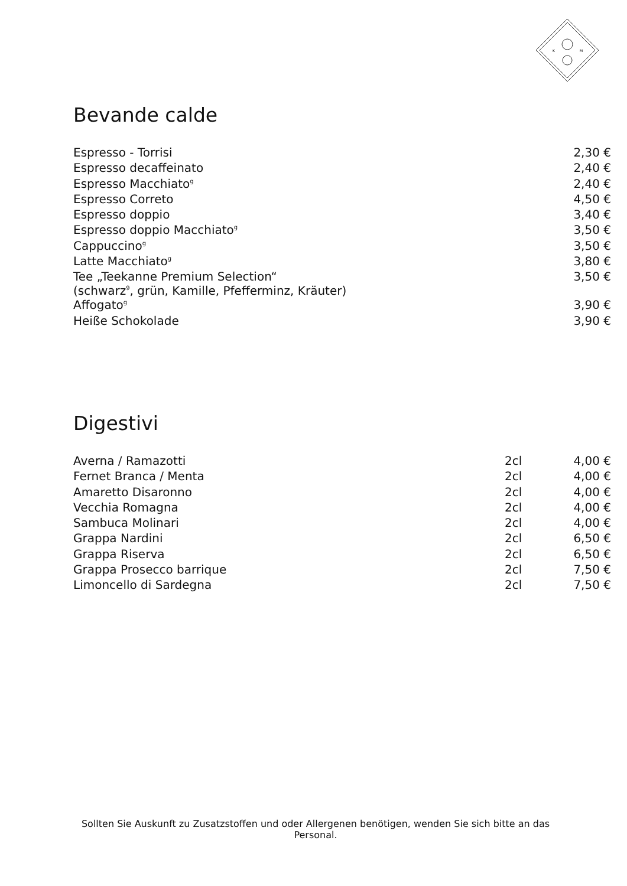K
M
Bevande calde
| Espresso - Torrisi | 2,30 € |
| Espresso decaffeinato | 2,40 € |
| Espresso Macchiato<sup>g</sup> | 2,40 € |
| Espresso Correto | 4,50 € |
| Espresso doppio | 3,40 € |
| Espresso doppio Macchiato<sup>g</sup> | 3,50 € |
| Cappuccino<sup>g</sup> | 3,50 € |
| Latte Macchiato<sup>g</sup> | 3,80 € |
| Tee „Teekanne Premium Selection“ (schwarz<sup>9</sup>, grün, Kamille, Pfefferminz, Kräuter) | 3,50 € |
| Affogato<sup>g</sup> | 3,90 € |
| Heiße Schokolade | 3,90 € |
Digestivi
| Averna / Ramazotti | 2cl | 4,00 € |
| Fernet Branca / Menta | 2cl | 4,00 € |
| Amaretto Disaronno | 2cl | 4,00 € |
| Vecchia Romagna | 2cl | 4,00 € |
| Sambuca Molinari | 2cl | 4,00 € |
| Grappa Nardini | 2cl | 6,50 € |
| Grappa Riserva | 2cl | 6,50 € |
| Grappa Prosecco barrique | 2cl | 7,50 € |
| Limoncello di Sardegna | 2cl | 7,50 € |
Sollten Sie Auskunft zu Zusatzstoffen und oder Allergenen benötigen, wenden Sie sich bitte an das Personal.